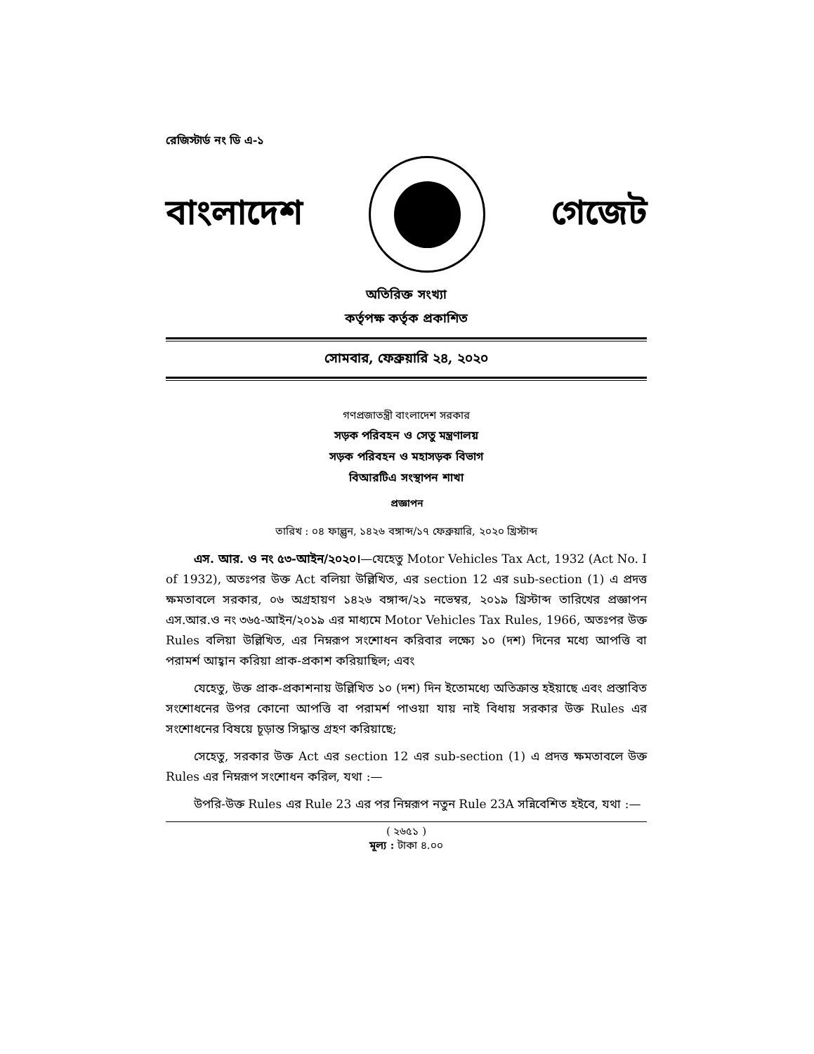রেজিস্টার্ড নং ডি এ-১
বাংলাদেশ গেজেট
অতিরিক্ত সংখ্যা
কর্তৃপক্ষ কর্তৃক প্রকাশিত
সোমবার, ফেব্রুয়ারি ২৪, ২০২০
গণপ্রজাতন্ত্রী বাংলাদেশ সরকার
সড়ক পরিবহন ও সেতু মন্ত্রণালয়
সড়ক পরিবহন ও মহাসড়ক বিভাগ
বিআরটিএ সংস্থাপন শাখা
প্রজ্ঞাপন
তারিখ : ০৪ ফাল্গুন, ১৪২৬ বঙ্গাব্দ/১৭ ফেব্রুয়ারি, ২০২০ খ্রিস্টাব্দ
এস. আর. ও নং ৫৩-আইন/২০২০।—যেহেতু Motor Vehicles Tax Act, 1932 (Act No. I of 1932), অতঃপর উক্ত Act বলিয়া উল্লিখিত, এর section 12 এর sub-section (1) এ প্রদত্ত ক্ষমতাবলে সরকার, ০৬ অগ্রহায়ণ ১৪২৬ বঙ্গাব্দ/২১ নভেম্বর, ২০১৯ খ্রিস্টাব্দ তারিখের প্রজ্ঞাপন এস.আর.ও নং ৩৬৫-আইন/২০১৯ এর মাধ্যমে Motor Vehicles Tax Rules, 1966, অতঃপর উক্ত Rules বলিয়া উল্লিখিত, এর নিম্নরূপ সংশোধন করিবার লক্ষ্যে ১০ (দশ) দিনের মধ্যে আপত্তি বা পরামর্শ আহ্বান করিয়া প্রাক-প্রকাশ করিয়াছিল; এবং
যেহেতু, উক্ত প্রাক-প্রকাশনায় উল্লিখিত ১০ (দশ) দিন ইতোমধ্যে অতিক্রান্ত হইয়াছে এবং প্রস্তাবিত সংশোধনের উপর কোনো আপত্তি বা পরামর্শ পাওয়া যায় নাই বিধায় সরকার উক্ত Rules এর সংশোধনের বিষয়ে চূড়ান্ত সিদ্ধান্ত গ্রহণ করিয়াছে;
সেহেতু, সরকার উক্ত Act এর section 12 এর sub-section (1) এ প্রদত্ত ক্ষমতাবলে উক্ত Rules এর নিম্নরূপ সংশোধন করিল, যথা :—
উপরি-উক্ত Rules এর Rule 23 এর পর নিম্নরূপ নতুন Rule 23A সন্নিবেশিত হইবে, যথা :—
( ২৬৫১ )
মূল্য : টাকা ৪.০০